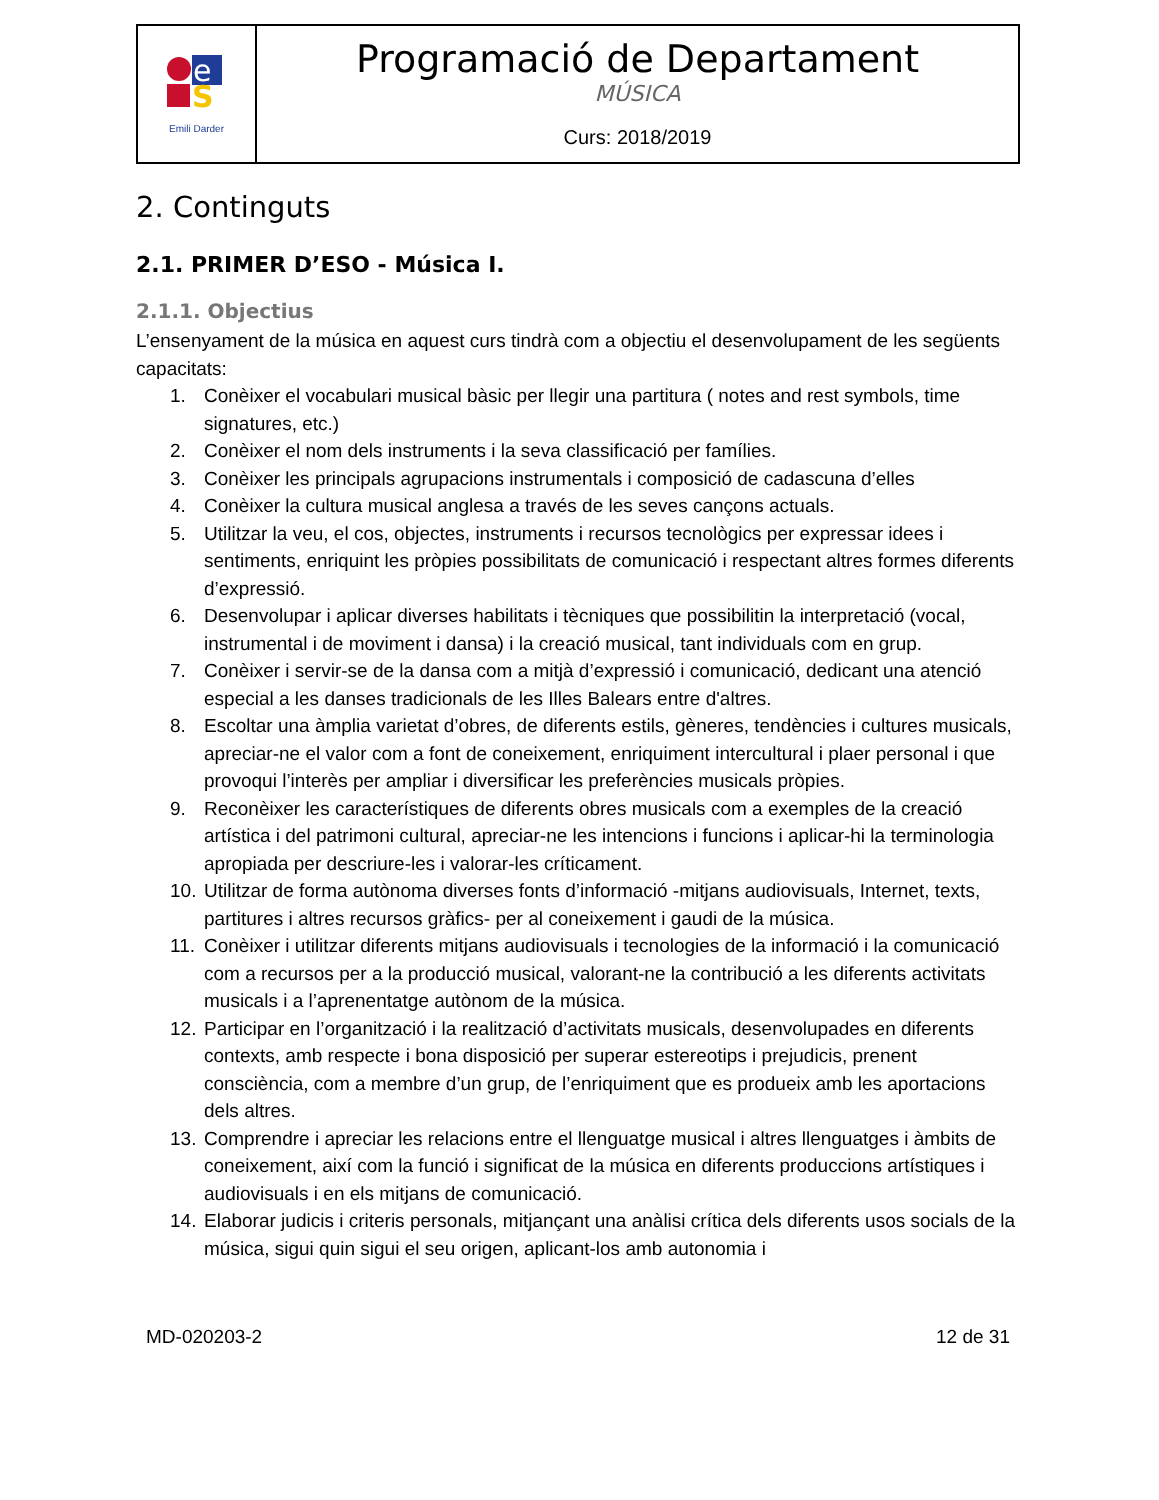| e S Emili Darder | Programació de Departament MÚSICA Curs: 2018/2019 |
2. Continguts
2.1. PRIMER D’ESO - Música I.
2.1.1. Objectius
L’ensenyament de la música en aquest curs tindrà com a objectiu el desenvolupament de les següents capacitats:
1. Conèixer el vocabulari musical bàsic per llegir una partitura ( notes and rest symbols, time signatures, etc.)
2. Conèixer el nom dels instruments i la seva classificació per famílies.
3. Conèixer les principals agrupacions instrumentals i composició de cadascuna d’elles
4. Conèixer la cultura musical anglesa a través de les seves cançons actuals.
5. Utilitzar la veu, el cos, objectes, instruments i recursos tecnològics per expressar idees i sentiments, enriquint les pròpies possibilitats de comunicació i respectant altres formes diferents d’expressió.
6. Desenvolupar i aplicar diverses habilitats i tècniques que possibilitin la interpretació (vocal, instrumental i de moviment i dansa) i la creació musical, tant individuals com en grup.
7. Conèixer i servir-se de la dansa com a mitjà d’expressió i comunicació, dedicant una atenció especial a les danses tradicionals de les Illes Balears entre d'altres.
8. Escoltar una àmplia varietat d’obres, de diferents estils, gèneres, tendències i cultures musicals, apreciar-ne el valor com a font de coneixement, enriquiment intercultural i plaer personal i que provoqui l’interès per ampliar i diversificar les preferències musicals pròpies.
9. Reconèixer les característiques de diferents obres musicals com a exemples de la creació artística i del patrimoni cultural, apreciar-ne les intencions i funcions i aplicar-hi la terminologia apropiada per descriure-les i valorar-les críticament.
10. Utilitzar de forma autònoma diverses fonts d’informació -mitjans audiovisuals, Internet, texts, partitures i altres recursos gràfics- per al coneixement i gaudi de la música.
11. Conèixer i utilitzar diferents mitjans audiovisuals i tecnologies de la informació i la comunicació com a recursos per a la producció musical, valorant-ne la contribució a les diferents activitats musicals i a l’aprenentatge autònom de la música.
12. Participar en l’organització i la realització d’activitats musicals, desenvolupades en diferents contexts, amb respecte i bona disposició per superar estereotips i prejudicis, prenent consciència, com a membre d’un grup, de l’enriquiment que es produeix amb les aportacions dels altres.
13. Comprendre i apreciar les relacions entre el llenguatge musical i altres llenguatges i àmbits de coneixement, així com la funció i significat de la música en diferents produccions artístiques i audiovisuals i en els mitjans de comunicació.
14. Elaborar judicis i criteris personals, mitjançant una anàlisi crítica dels diferents usos socials de la música, sigui quin sigui el seu origen, aplicant-los amb autonomia i
MD-020203-2 12 de 31